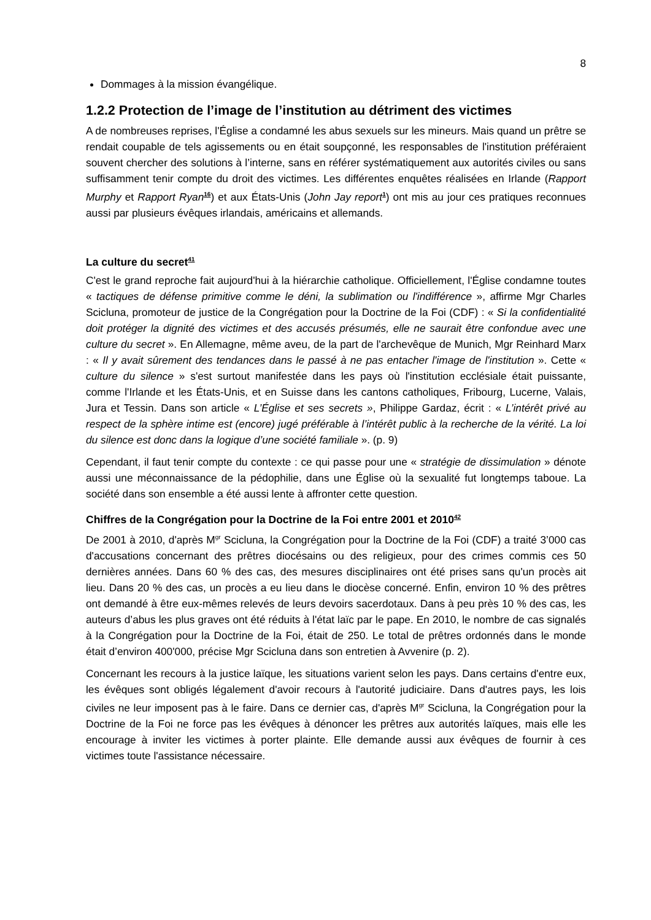8
Dommages à la mission évangélique.
1.2.2 Protection de l’image de l’institution au détriment des victimes
A de nombreuses reprises, l'Église a condamné les abus sexuels sur les mineurs. Mais quand un prêtre se rendait coupable de tels agissements ou en était soupçonné, les responsables de l'institution préféraient souvent chercher des solutions à l’interne, sans en référer systématiquement aux autorités civiles ou sans suffisamment tenir compte du droit des victimes. Les différentes enquêtes réalisées en Irlande (Rapport Murphy et Rapport Ryan<sup>16</sup>) et aux États-Unis (John Jay report<sup>1</sup>) ont mis au jour ces pratiques reconnues aussi par plusieurs évêques irlandais, américains et allemands.
La culture du secret<sup>41</sup>
C'est le grand reproche fait aujourd'hui à la hiérarchie catholique. Officiellement, l'Église condamne toutes « tactiques de défense primitive comme le déni, la sublimation ou l'indifférence », affirme Mgr Charles Scicluna, promoteur de justice de la Congrégation pour la Doctrine de la Foi (CDF) : « Si la confidentialité doit protéger la dignité des victimes et des accusés présumés, elle ne saurait être confondue avec une culture du secret ». En Allemagne, même aveu, de la part de l'archevêque de Munich, Mgr Reinhard Marx : « Il y avait sûrement des tendances dans le passé à ne pas entacher l'image de l'institution ». Cette « culture du silence » s'est surtout manifestée dans les pays où l'institution ecclésiale était puissante, comme l'Irlande et les États-Unis, et en Suisse dans les cantons catholiques, Fribourg, Lucerne, Valais, Jura et Tessin. Dans son article « L’Église et ses secrets », Philippe Gardaz, écrit : « L’intérêt privé au respect de la sphère intime est (encore) jugé préférable à l’intérêt public à la recherche de la vérité. La loi du silence est donc dans la logique d’une société familiale ». (p. 9)
Cependant, il faut tenir compte du contexte : ce qui passe pour une « stratégie de dissimulation » dénote aussi une méconnaissance de la pédophilie, dans une Église où la sexualité fut longtemps taboue. La société dans son ensemble a été aussi lente à affronter cette question.
Chiffres de la Congrégation pour la Doctrine de la Foi entre 2001 et 2010<sup>42</sup>
De 2001 à 2010, d'après M<sup>gr</sup> Scicluna, la Congrégation pour la Doctrine de la Foi (CDF) a traité 3’000 cas d'accusations concernant des prêtres diocésains ou des religieux, pour des crimes commis ces 50 dernières années. Dans 60 % des cas, des mesures disciplinaires ont été prises sans qu'un procès ait lieu. Dans 20 % des cas, un procès a eu lieu dans le diocèse concerné. Enfin, environ 10 % des prêtres ont demandé à être eux-mêmes relevés de leurs devoirs sacerdotaux. Dans à peu près 10 % des cas, les auteurs d’abus les plus graves ont été réduits à l'état laïc par le pape. En 2010, le nombre de cas signalés à la Congrégation pour la Doctrine de la Foi, était de 250. Le total de prêtres ordonnés dans le monde était d’environ 400'000, précise Mgr Scicluna dans son entretien à Avvenire (p. 2).
Concernant les recours à la justice laïque, les situations varient selon les pays. Dans certains d'entre eux, les évêques sont obligés légalement d'avoir recours à l'autorité judiciaire. Dans d'autres pays, les lois civiles ne leur imposent pas à le faire. Dans ce dernier cas, d'après M<sup>gr</sup> Scicluna, la Congrégation pour la Doctrine de la Foi ne force pas les évêques à dénoncer les prêtres aux autorités laïques, mais elle les encourage à inviter les victimes à porter plainte. Elle demande aussi aux évêques de fournir à ces victimes toute l'assistance nécessaire.